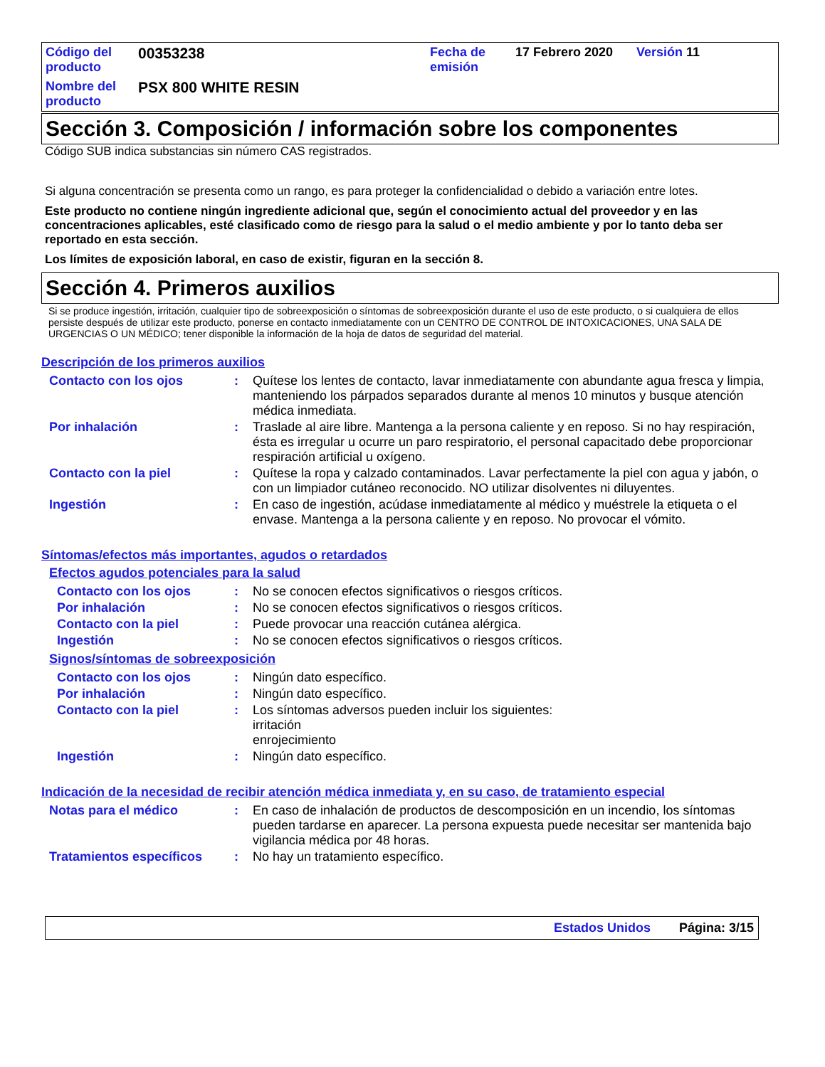| Código del producto | 00353238 | Fecha de emisión | 17 Febrero 2020 | Versión 11 |
| Nombre del producto | PSX 800 WHITE RESIN | | | |
Sección 3. Composición / información sobre los componentes
Código SUB indica substancias sin número CAS registrados.
Si alguna concentración se presenta como un rango, es para proteger la confidencialidad o debido a variación entre lotes.
Este producto no contiene ningún ingrediente adicional que, según el conocimiento actual del proveedor y en las concentraciones aplicables, esté clasificado como de riesgo para la salud o el medio ambiente y por lo tanto deba ser reportado en esta sección.
Los límites de exposición laboral, en caso de existir, figuran en la sección 8.
Sección 4. Primeros auxilios
Si se produce ingestión, irritación, cualquier tipo de sobreexposición o síntomas de sobreexposición durante el uso de este producto, o si cualquiera de ellos persiste después de utilizar este producto, ponerse en contacto inmediatamente con un CENTRO DE CONTROL DE INTOXICACIONES, UNA SALA DE URGENCIAS O UN MÉDICO; tener disponible la información de la hoja de datos de seguridad del material.
Descripción de los primeros auxilios
| Contacto con los ojos | : | Quítese los lentes de contacto, lavar inmediatamente con abundante agua fresca y limpia, manteniendo los párpados separados durante al menos 10 minutos y busque atención médica inmediata. |
| Por inhalación | : | Traslade al aire libre. Mantenga a la persona caliente y en reposo. Si no hay respiración, ésta es irregular u ocurre un paro respiratorio, el personal capacitado debe proporcionar respiración artificial u oxígeno. |
| Contacto con la piel | : | Quítese la ropa y calzado contaminados. Lavar perfectamente la piel con agua y jabón, o con un limpiador cutáneo reconocido. NO utilizar disolventes ni diluyentes. |
| Ingestión | : | En caso de ingestión, acúdase inmediatamente al médico y muéstrele la etiqueta o el envase. Mantenga a la persona caliente y en reposo. No provocar el vómito. |
Síntomas/efectos más importantes, agudos o retardados
Efectos agudos potenciales para la salud
| Contacto con los ojos | : | No se conocen efectos significativos o riesgos críticos. |
| Por inhalación | : | No se conocen efectos significativos o riesgos críticos. |
| Contacto con la piel | : | Puede provocar una reacción cutánea alérgica. |
| Ingestión | : | No se conocen efectos significativos o riesgos críticos. |
Signos/síntomas de sobreexposición
| Contacto con los ojos | : | Ningún dato específico. |
| Por inhalación | : | Ningún dato específico. |
| Contacto con la piel | : | Los síntomas adversos pueden incluir los siguientes: irritación enrojecimiento |
| Ingestión | : | Ningún dato específico. |
Indicación de la necesidad de recibir atención médica inmediata y, en su caso, de tratamiento especial
| Notas para el médico | : | En caso de inhalación de productos de descomposición en un incendio, los síntomas pueden tardarse en aparecer. La persona expuesta puede necesitar ser mantenida bajo vigilancia médica por 48 horas. |
| Tratamientos específicos | : | No hay un tratamiento específico. |
Estados Unidos Página: 3/15